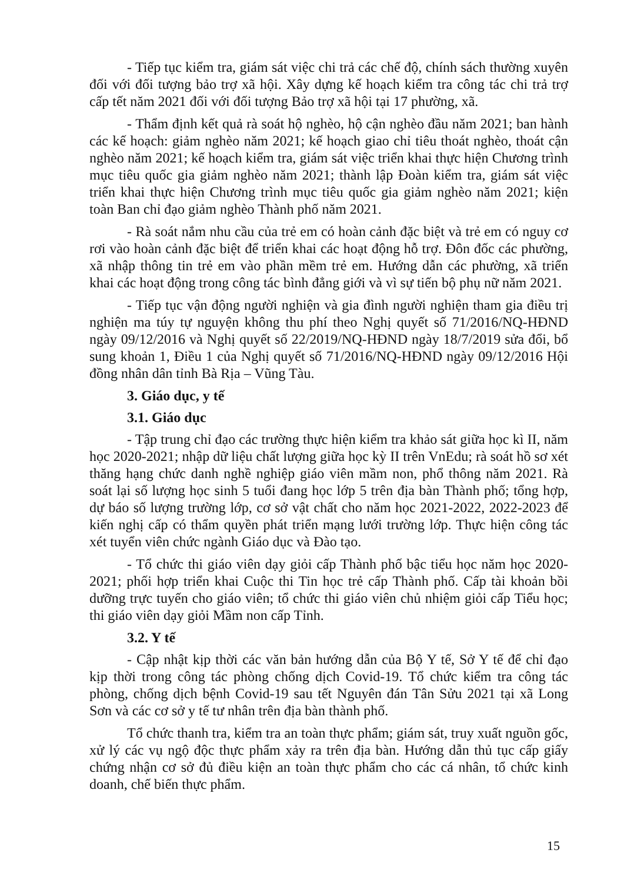- Tiếp tục kiểm tra, giám sát việc chi trả các chế độ, chính sách thường xuyên đối với đối tượng bảo trợ xã hội. Xây dựng kế hoạch kiểm tra công tác chi trả trợ cấp tết năm 2021 đối với đối tượng Bảo trợ xã hội tại 17 phường, xã.
- Thẩm định kết quả rà soát hộ nghèo, hộ cận nghèo đầu năm 2021; ban hành các kế hoạch: giảm nghèo năm 2021; kế hoạch giao chỉ tiêu thoát nghèo, thoát cận nghèo năm 2021; kế hoạch kiểm tra, giám sát việc triển khai thực hiện Chương trình mục tiêu quốc gia giảm nghèo năm 2021; thành lập Đoàn kiểm tra, giám sát việc triển khai thực hiện Chương trình mục tiêu quốc gia giảm nghèo năm 2021; kiện toàn Ban chỉ đạo giảm nghèo Thành phố năm 2021.
- Rà soát nắm nhu cầu của trẻ em có hoàn cảnh đặc biệt và trẻ em có nguy cơ rơi vào hoàn cảnh đặc biệt để triển khai các hoạt động hỗ trợ. Đôn đốc các phường, xã nhập thông tin trẻ em vào phần mềm trẻ em. Hướng dẫn các phường, xã triển khai các hoạt động trong công tác bình đẳng giới và vì sự tiến bộ phụ nữ năm 2021.
- Tiếp tục vận động người nghiện và gia đình người nghiện tham gia điều trị nghiện ma túy tự nguyện không thu phí theo Nghị quyết số 71/2016/NQ-HĐND ngày 09/12/2016 và Nghị quyết số 22/2019/NQ-HĐND ngày 18/7/2019 sửa đổi, bổ sung khoản 1, Điều 1 của Nghị quyết số 71/2016/NQ-HĐND ngày 09/12/2016 Hội đồng nhân dân tỉnh Bà Rịa – Vũng Tàu.
3. Giáo dục, y tế
3.1. Giáo dục
- Tập trung chỉ đạo các trường thực hiện kiểm tra khảo sát giữa học kì II, năm học 2020-2021; nhập dữ liệu chất lượng giữa học kỳ II trên VnEdu; rà soát hồ sơ xét thăng hạng chức danh nghề nghiệp giáo viên mầm non, phổ thông năm 2021. Rà soát lại số lượng học sinh 5 tuổi đang học lớp 5 trên địa bàn Thành phố; tổng hợp, dự báo số lượng trường lớp, cơ sở vật chất cho năm học 2021-2022, 2022-2023 để kiến nghị cấp có thẩm quyền phát triển mạng lưới trường lớp. Thực hiện công tác xét tuyển viên chức ngành Giáo dục và Đào tạo.
- Tổ chức thi giáo viên dạy giỏi cấp Thành phố bậc tiểu học năm học 2020-2021; phối hợp triển khai Cuộc thi Tin học trẻ cấp Thành phố. Cấp tài khoản bồi dưỡng trực tuyến cho giáo viên; tổ chức thi giáo viên chủ nhiệm giỏi cấp Tiểu học; thi giáo viên dạy giỏi Mầm non cấp Tỉnh.
3.2. Y tế
- Cập nhật kịp thời các văn bản hướng dẫn của Bộ Y tế, Sở Y tế để chỉ đạo kịp thời trong công tác phòng chống dịch Covid-19. Tổ chức kiểm tra công tác phòng, chống dịch bệnh Covid-19 sau tết Nguyên đán Tân Sửu 2021 tại xã Long Sơn và các cơ sở y tế tư nhân trên địa bàn thành phố.
Tổ chức thanh tra, kiểm tra an toàn thực phẩm; giám sát, truy xuất nguồn gốc, xử lý các vụ ngộ độc thực phẩm xảy ra trên địa bàn. Hướng dẫn thủ tục cấp giấy chứng nhận cơ sở đủ điều kiện an toàn thực phẩm cho các cá nhân, tổ chức kinh doanh, chế biến thực phẩm.
15